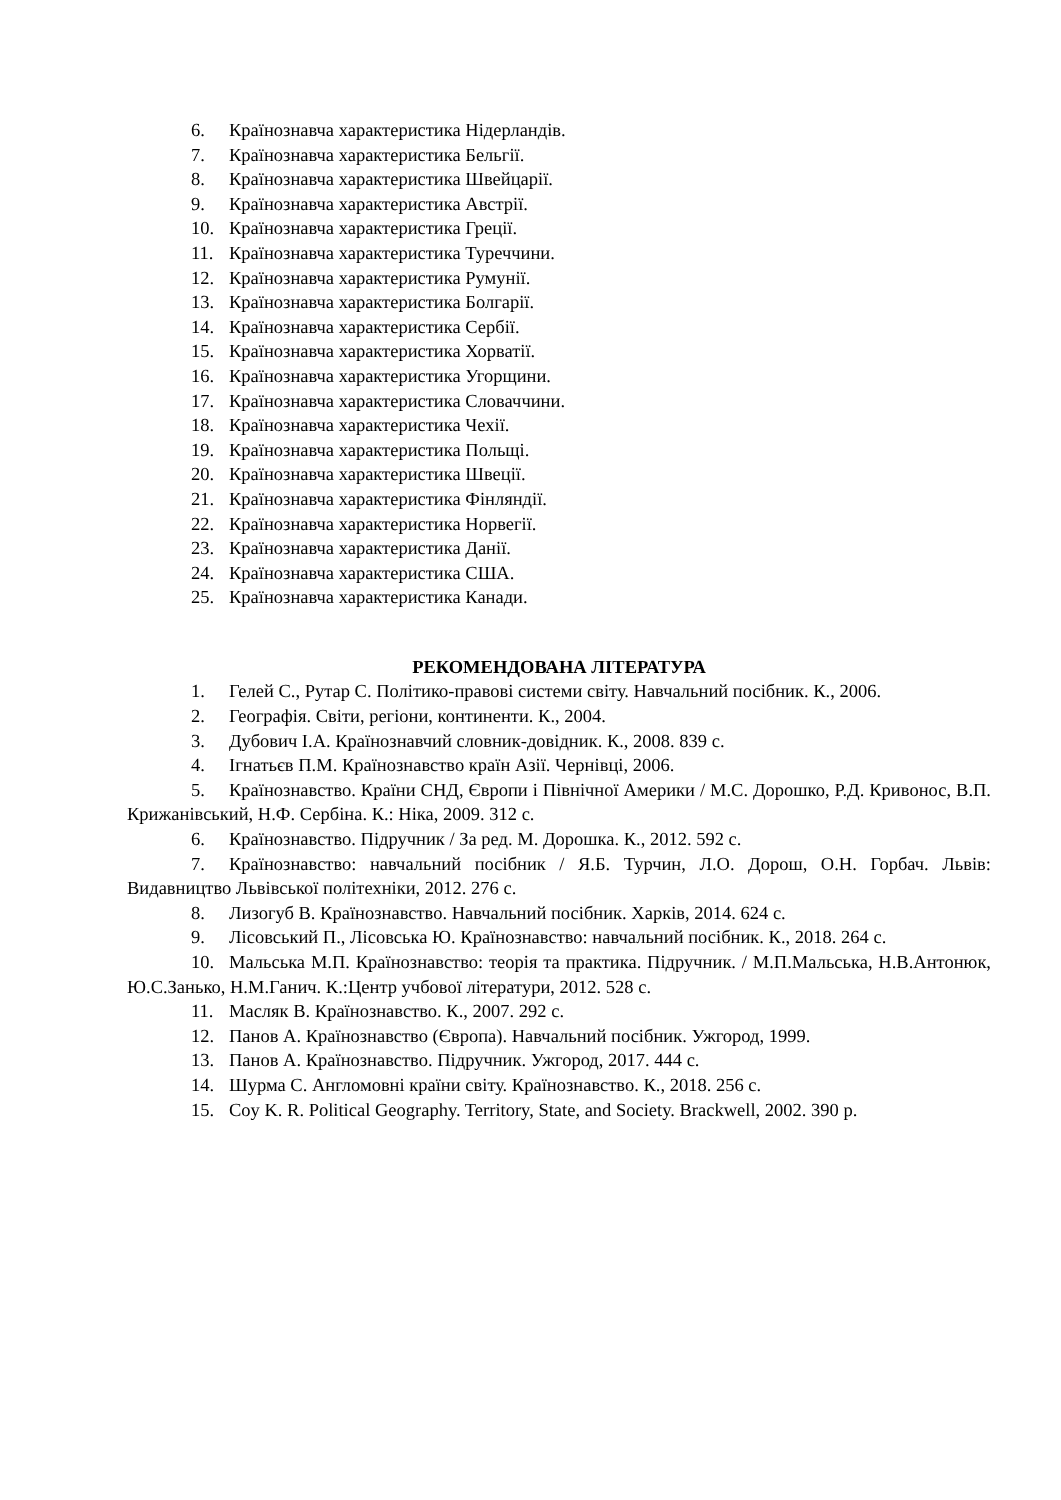6. Країнознавча характеристика Нідерландів.
7. Країнознавча характеристика Бельгії.
8. Країнознавча характеристика Швейцарії.
9. Країнознавча характеристика Австрії.
10. Країнознавча характеристика Греції.
11. Країнознавча характеристика Туреччини.
12. Країнознавча характеристика Румунії.
13. Країнознавча характеристика Болгарії.
14. Країнознавча характеристика Сербії.
15. Країнознавча характеристика Хорватії.
16. Країнознавча характеристика Угорщини.
17. Країнознавча характеристика Словаччини.
18. Країнознавча характеристика Чехії.
19. Країнознавча характеристика Польщі.
20. Країнознавча характеристика Швеції.
21. Країнознавча характеристика Фінляндії.
22. Країнознавча характеристика Норвегії.
23. Країнознавча характеристика Данії.
24. Країнознавча характеристика США.
25. Країнознавча характеристика Канади.
РЕКОМЕНДОВАНА ЛІТЕРАТУРА
1. Гелей С., Рутар С. Політико-правові системи світу. Навчальний посібник. К., 2006.
2. Географія. Світи, регіони, континенти. К., 2004.
3. Дубович І.А. Країнознавчий словник-довідник. К., 2008. 839 с.
4. Ігнатьєв П.М. Країнознавство країн Азії. Чернівці, 2006.
5. Країнознавство. Країни СНД, Європи і Північної Америки / М.С. Дорошко, Р.Д. Кривонос, В.П. Крижанівський, Н.Ф. Сербіна. К.: Ніка, 2009. 312 с.
6. Країнознавство. Підручник / За ред. М. Дорошка. К., 2012. 592 с.
7. Країнознавство: навчальний посібник / Я.Б. Турчин, Л.О. Дорош, О.Н. Горбач. Львів: Видавництво Львівської політехніки, 2012. 276 с.
8. Лизогуб В. Країнознавство. Навчальний посібник. Харків, 2014. 624 с.
9. Лісовський П., Лісовська Ю. Країнознавство: навчальний посібник. К., 2018. 264 с.
10. Мальська М.П. Країнознавство: теорія та практика. Підручник. / М.П.Мальська, Н.В.Антонюк, Ю.С.Занько, Н.М.Ганич. К.:Центр учбової літератури, 2012. 528 с.
11. Масляк В. Країнознавство. К., 2007. 292 с.
12. Панов А. Країнознавство (Європа). Навчальний посібник. Ужгород, 1999.
13. Панов А. Країнознавство. Підручник. Ужгород, 2017. 444 с.
14. Шурма С. Англомовні країни світу. Країнознавство. К., 2018. 256 с.
15. Coy K. R. Political Geography. Territory, State, and Society. Brackwell, 2002. 390 p.